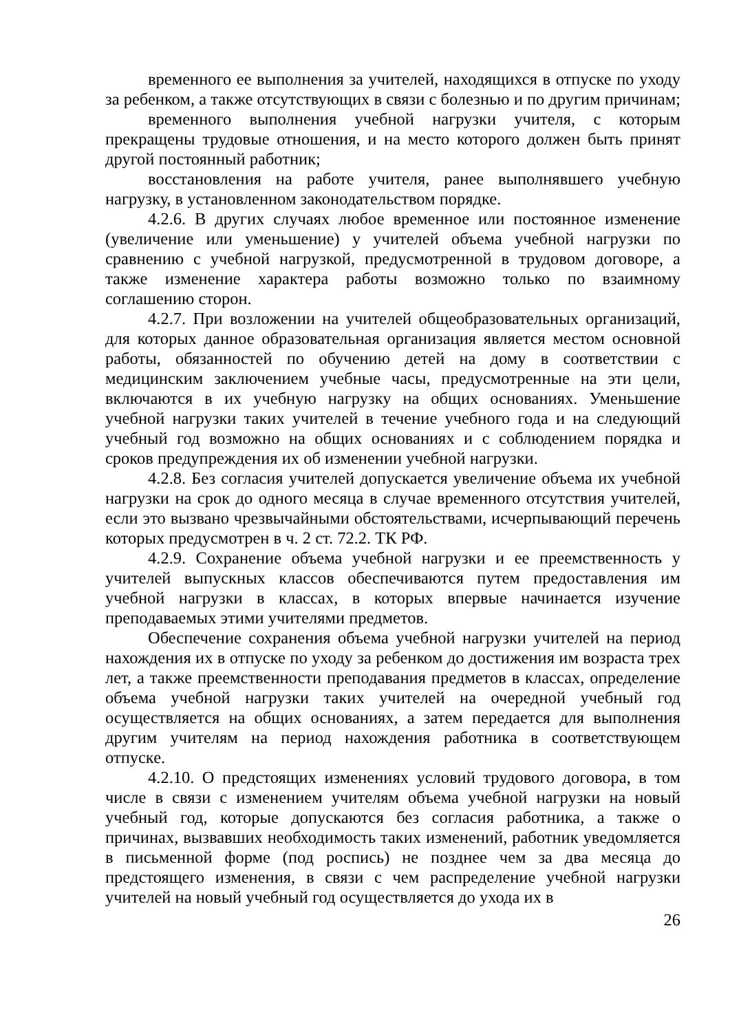временного ее выполнения за учителей, находящихся в отпуске по уходу за ребенком, а также отсутствующих в связи с болезнью и по другим причинам;
временного выполнения учебной нагрузки учителя, с которым прекращены трудовые отношения, и на место которого должен быть принят другой постоянный работник;
восстановления на работе учителя, ранее выполнявшего учебную нагрузку, в установленном законодательством порядке.
4.2.6. В других случаях любое временное или постоянное изменение (увеличение или уменьшение) у учителей объема учебной нагрузки по сравнению с учебной нагрузкой, предусмотренной в трудовом договоре, а также изменение характера работы возможно только по взаимному соглашению сторон.
4.2.7. При возложении на учителей общеобразовательных организаций, для которых данное образовательная организация является местом основной работы, обязанностей по обучению детей на дому в соответствии с медицинским заключением учебные часы, предусмотренные на эти цели, включаются в их учебную нагрузку на общих основаниях. Уменьшение учебной нагрузки таких учителей в течение учебного года и на следующий учебный год возможно на общих основаниях и с соблюдением порядка и сроков предупреждения их об изменении учебной нагрузки.
4.2.8. Без согласия учителей допускается увеличение объема их учебной нагрузки на срок до одного месяца в случае временного отсутствия учителей, если это вызвано чрезвычайными обстоятельствами, исчерпывающий перечень которых предусмотрен в ч. 2 ст. 72.2. ТК РФ.
4.2.9. Сохранение объема учебной нагрузки и ее преемственность у учителей выпускных классов обеспечиваются путем предоставления им учебной нагрузки в классах, в которых впервые начинается изучение преподаваемых этими учителями предметов.
Обеспечение сохранения объема учебной нагрузки учителей на период нахождения их в отпуске по уходу за ребенком до достижения им возраста трех лет, а также преемственности преподавания предметов в классах, определение объема учебной нагрузки таких учителей на очередной учебный год осуществляется на общих основаниях, а затем передается для выполнения другим учителям на период нахождения работника в соответствующем отпуске.
4.2.10. О предстоящих изменениях условий трудового договора, в том числе в связи с изменением учителям объема учебной нагрузки на новый учебный год, которые допускаются без согласия работника, а также о причинах, вызвавших необходимость таких изменений, работник уведомляется в письменной форме (под роспись) не позднее чем за два месяца до предстоящего изменения, в связи с чем распределение учебной нагрузки учителей на новый учебный год осуществляется до ухода их в
26